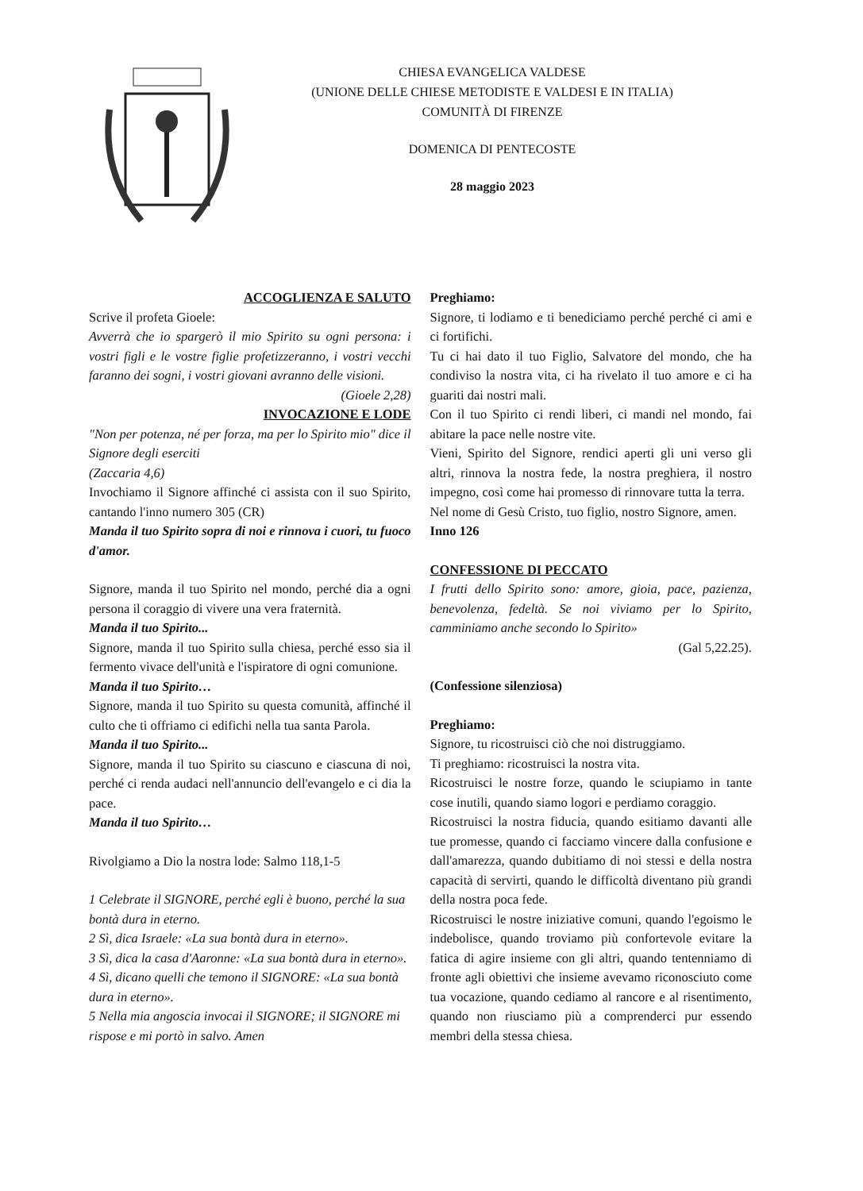CHIESA EVANGELICA VALDESE
(UNIONE DELLE CHIESE METODISTE E VALDESI E IN ITALIA)
COMUNITÀ DI FIRENZE
DOMENICA DI PENTECOSTE
28 maggio 2023
ACCOGLIENZA E SALUTO
Scrive il profeta Gioele:
Avverrà che io spargerò il mio Spirito su ogni persona: i vostri figli e le vostre figlie profetizzeranno, i vostri vecchi faranno dei sogni, i vostri giovani avranno delle visioni.
(Gioele 2,28)
INVOCAZIONE E LODE
"Non per potenza, né per forza, ma per lo Spirito mio" dice il Signore degli eserciti
(Zaccaria 4,6)
Invochiamo il Signore affinché ci assista con il suo Spirito, cantando l'inno numero 305 (CR)
Manda il tuo Spirito sopra di noi e rinnova i cuori, tu fuoco d'amor.
Signore, manda il tuo Spirito nel mondo, perché dia a ogni persona il coraggio di vivere una vera fraternità.
Manda il tuo Spirito...
Signore, manda il tuo Spirito sulla chiesa, perché esso sia il fermento vivace dell'unità e l'ispiratore di ogni comunione.
Manda il tuo Spirito…
Signore, manda il tuo Spirito su questa comunità, affinché il culto che ti offriamo ci edifichi nella tua santa Parola.
Manda il tuo Spirito...
Signore, manda il tuo Spirito su ciascuno e ciascuna di noi, perché ci renda audaci nell'annuncio dell'evangelo e ci dia la pace.
Manda il tuo Spirito…
Rivolgiamo a Dio la nostra lode: Salmo 118,1-5
1 Celebrate il SIGNORE, perché egli è buono, perché la sua bontà dura in eterno.
2 Sì, dica Israele: «La sua bontà dura in eterno».
3 Sì, dica la casa d'Aaronne: «La sua bontà dura in eterno».
4 Sì, dicano quelli che temono il SIGNORE: «La sua bontà dura in eterno».
5 Nella mia angoscia invocai il SIGNORE; il SIGNORE mi rispose e mi portò in salvo. Amen
Preghiamo:
Signore, ti lodiamo e ti benediciamo perché perché ci ami e ci fortifichi.
Tu ci hai dato il tuo Figlio, Salvatore del mondo, che ha condiviso la nostra vita, ci ha rivelato il tuo amore e ci ha guariti dai nostri mali.
Con il tuo Spirito ci rendi liberi, ci mandi nel mondo, fai abitare la pace nelle nostre vite.
Vieni, Spirito del Signore, rendici aperti gli uni verso gli altri, rinnova la nostra fede, la nostra preghiera, il nostro impegno, così come hai promesso di rinnovare tutta la terra.
Nel nome di Gesù Cristo, tuo figlio, nostro Signore, amen.
Inno 126
CONFESSIONE DI PECCATO
I frutti dello Spirito sono: amore, gioia, pace, pazienza, benevolenza, fedeltà. Se noi viviamo per lo Spirito, camminiamo anche secondo lo Spirito»
(Gal 5,22.25).
(Confessione silenziosa)
Preghiamo:
Signore, tu ricostruisci ciò che noi distruggiamo.
Ti preghiamo: ricostruisci la nostra vita.
Ricostruisci le nostre forze, quando le sciupiamo in tante cose inutili, quando siamo logori e perdiamo coraggio.
Ricostruisci la nostra fiducia, quando esitiamo davanti alle tue promesse, quando ci facciamo vincere dalla confusione e dall'amarezza, quando dubitiamo di noi stessi e della nostra capacità di servirti, quando le difficoltà diventano più grandi della nostra poca fede.
Ricostruisci le nostre iniziative comuni, quando l'egoismo le indebolisce, quando troviamo più confortevole evitare la fatica di agire insieme con gli altri, quando tentenniamo di fronte agli obiettivi che insieme avevamo riconosciuto come tua vocazione, quando cediamo al rancore e al risentimento, quando non riusciamo più a comprenderci pur essendo membri della stessa chiesa.